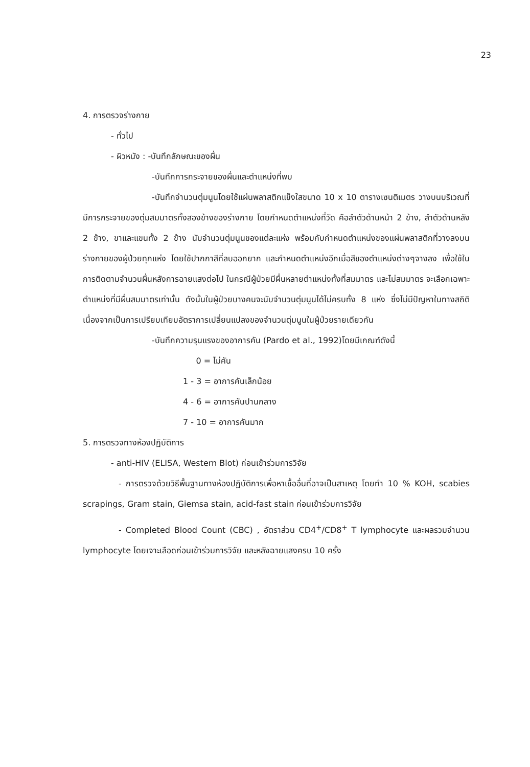23
4. การตรวจร่างกาย
- ทั่วไป
- ผิวหนัง : -บันทึกลักษณะของผื่น
-บันทึกการกระจายของผื่นและตำแหน่งที่พบ
-บันทึกจำนวนตุ่มนูนโดยใช้แผ่นพลาสติกแข็งใสขนาด 10 x 10 ตารางเซนติเมตร วางบนบริเวณที่มีการกระจายของตุ่มสมมาตรทั้งสองข้างของร่างกาย โดยกำหนดตำแหน่งที่วัด คือลำตัวด้านหน้า 2 ข้าง, ลำตัวด้านหลัง 2 ข้าง, ขาและแขนทั้ง 2 ข้าง นับจำนวนตุ่มนูนของแต่ละแห่ง พร้อมกับกำหนดตำแหน่งของแผ่นพลาสติกที่วางลงบนร่างกายของผู้ป่วยทุกแห่ง โดยใช้ปากกาสีที่ลบออกยาก และกำหนดตำแหน่งอีกเมื่อสีของตำแหน่งต่างๆจางลง เพื่อใช้ในการติดตามจำนวนผื่นหลังการฉายแสงต่อไป ในกรณีผู้ป่วยมีผื่นหลายตำแหน่งทั้งที่สมมาตร และไม่สมมาตร จะเลือกเฉพาะตำแหน่งที่มีผื่นสมมาตรเท่านั้น ดังนั้นในผู้ป่วยบางคนจะนับจำนวนตุ่มนูนได้ไม่ครบทั้ง 8 แห่ง ซึ่งไม่มีปัญหาในทางสถิติ เนื่องจากเป็นการเปรียบเทียบอัตราการเปลี่ยนแปลงของจำนวนตุ่มนูนในผู้ป่วยรายเดียวกัน
-บันทึกความรุนแรงของอาการคัน (Pardo et al., 1992)โดยมีเกณฑ์ดังนี้
0 = ไม่คัน
1 - 3 = อาการคันเล็กน้อย
4 - 6 = อาการคันปานกลาง
7 - 10 = อาการคันมาก
5. การตรวจทางห้องปฏิบัติการ
- anti-HIV (ELISA, Western Blot) ก่อนเข้าร่วมการวิจัย
- การตรวจด้วยวิธีพื้นฐานทางห้องปฏิบัติการเพื่อหาเชื้ออื่นที่อาจเป็นสาเหตุ โดยทำ 10 % KOH, scabies scrapings, Gram stain, Giemsa stain, acid-fast stain ก่อนเข้าร่วมการวิจัย
- Completed Blood Count (CBC) , อัตราส่วน CD4<sup>+</sup>/CD8<sup>+</sup> T lymphocyte และผลรวมจำนวน lymphocyte โดยเจาะเลือดก่อนเข้าร่วมการวิจัย และหลังฉายแสงครบ 10 ครั้ง